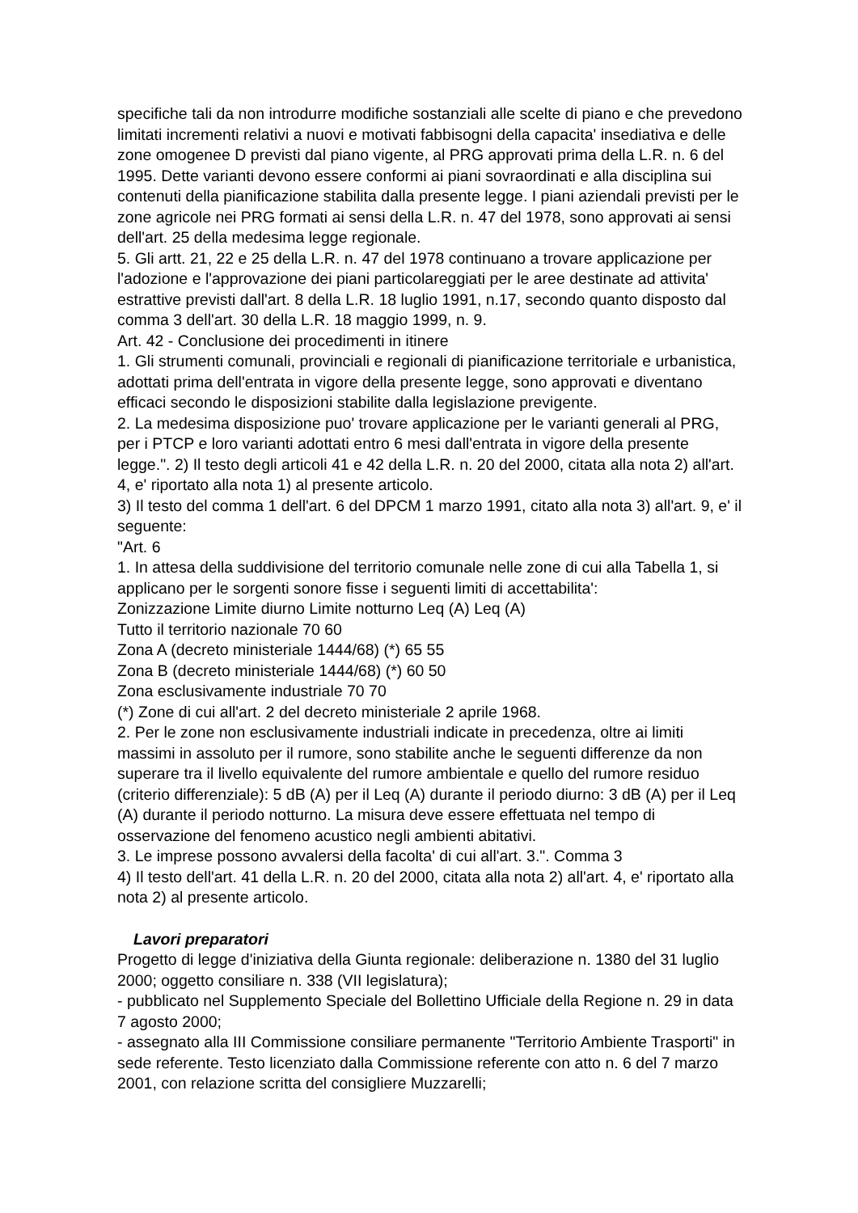specifiche tali da non introdurre modifiche sostanziali alle scelte di piano e che prevedono limitati incrementi relativi a nuovi e motivati fabbisogni della capacita' insediativa e delle zone omogenee D previsti dal piano vigente, al PRG approvati prima della L.R. n. 6 del 1995. Dette varianti devono essere conformi ai piani sovraordinati e alla disciplina sui contenuti della pianificazione stabilita dalla presente legge. I piani aziendali previsti per le zone agricole nei PRG formati ai sensi della L.R. n. 47 del 1978, sono approvati ai sensi dell'art. 25 della medesima legge regionale.
5. Gli artt. 21, 22 e 25 della L.R. n. 47 del 1978 continuano a trovare applicazione per l'adozione e l'approvazione dei piani particolareggiati per le aree destinate ad attivita' estrattive previsti dall'art. 8 della L.R. 18 luglio 1991, n.17, secondo quanto disposto dal comma 3 dell'art. 30 della L.R. 18 maggio 1999, n. 9.
Art. 42 - Conclusione dei procedimenti in itinere
1. Gli strumenti comunali, provinciali e regionali di pianificazione territoriale e urbanistica, adottati prima dell'entrata in vigore della presente legge, sono approvati e diventano efficaci secondo le disposizioni stabilite dalla legislazione previgente.
2. La medesima disposizione puo' trovare applicazione per le varianti generali al PRG, per i PTCP e loro varianti adottati entro 6 mesi dall'entrata in vigore della presente legge.". 2) Il testo degli articoli 41 e 42 della L.R. n. 20 del 2000, citata alla nota 2) all'art. 4, e' riportato alla nota 1) al presente articolo.
3) Il testo del comma 1 dell'art. 6 del DPCM 1 marzo 1991, citato alla nota 3) all'art. 9, e' il seguente:
"Art. 6
1. In attesa della suddivisione del territorio comunale nelle zone di cui alla Tabella 1, si applicano per le sorgenti sonore fisse i seguenti limiti di accettabilita':
Zonizzazione Limite diurno Limite notturno Leq (A) Leq (A)
Tutto il territorio nazionale 70 60
Zona A (decreto ministeriale 1444/68) (*) 65 55
Zona B (decreto ministeriale 1444/68) (*) 60 50
Zona esclusivamente industriale 70 70
(*) Zone di cui all'art. 2 del decreto ministeriale 2 aprile 1968.
2. Per le zone non esclusivamente industriali indicate in precedenza, oltre ai limiti massimi in assoluto per il rumore, sono stabilite anche le seguenti differenze da non superare tra il livello equivalente del rumore ambientale e quello del rumore residuo (criterio differenziale): 5 dB (A) per il Leq (A) durante il periodo diurno: 3 dB (A) per il Leq (A) durante il periodo notturno. La misura deve essere effettuata nel tempo di osservazione del fenomeno acustico negli ambienti abitativi.
3. Le imprese possono avvalersi della facolta' di cui all'art. 3.". Comma 3
4) Il testo dell'art. 41 della L.R. n. 20 del 2000, citata alla nota 2) all'art. 4, e' riportato alla nota 2) al presente articolo.
Lavori preparatori
Progetto di legge d'iniziativa della Giunta regionale: deliberazione n. 1380 del 31 luglio 2000; oggetto consiliare n. 338 (VII legislatura);
- pubblicato nel Supplemento Speciale del Bollettino Ufficiale della Regione n. 29 in data 7 agosto 2000;
- assegnato alla III Commissione consiliare permanente "Territorio Ambiente Trasporti" in sede referente. Testo licenziato dalla Commissione referente con atto n. 6 del 7 marzo 2001, con relazione scritta del consigliere Muzzarelli;